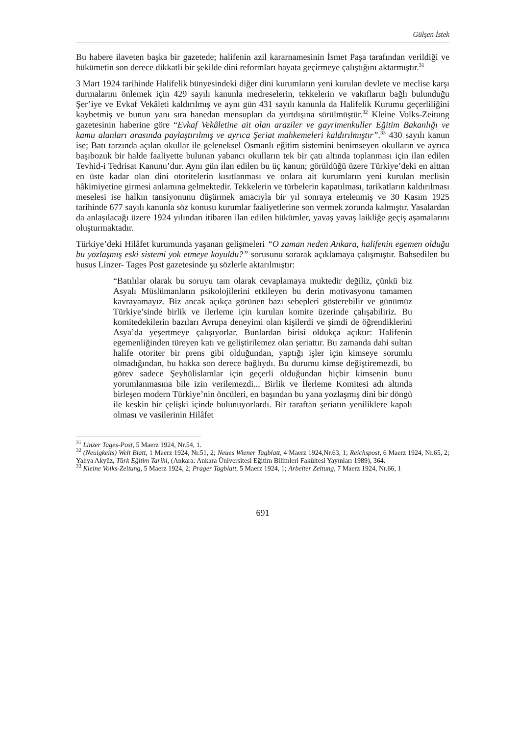Gülşen İstek
Bu habere ilaveten başka bir gazetede; halifenin azil kararnamesinin İsmet Paşa tarafından verildiği ve hükümetin son derece dikkatli bir şekilde dini reformları hayata geçirmeye çalıştığını aktarmıştır.<sup>31</sup>
3 Mart 1924 tarihinde Halifelik bünyesindeki diğer dini kurumların yeni kurulan devlete ve meclise karşı durmalarını önlemek için 429 sayılı kanunla medreselerin, tekkelerin ve vakıfların bağlı bulunduğu Şer’iye ve Evkaf Vekâleti kaldırılmış ve aynı gün 431 sayılı kanunla da Halifelik Kurumu geçerliliğini kaybetmiş ve bunun yanı sıra hanedan mensupları da yurtdışına sürülmüştür.<sup>32</sup> Kleine Volks-Zeitung gazetesinin haberine göre “Evkaf Vekâletine ait olan araziler ve gayrimenkuller Eğitim Bakanlığı ve kamu alanları arasında paylaştırılmış ve ayrıca Şeriat mahkemeleri kaldırılmıştır”.<sup>33</sup> 430 sayılı kanun ise; Batı tarzında açılan okullar ile geleneksel Osmanlı eğitim sistemini benimseyen okulların ve ayrıca başıbozuk bir halde faaliyette bulunan yabancı okulların tek bir çatı altında toplanması için ilan edilen Tevhid-i Tedrisat Kanunu’dur. Aynı gün ilan edilen bu üç kanun; görüldüğü üzere Türkiye’deki en alttan en üste kadar olan dini otoritelerin kısıtlanması ve onlara ait kurumların yeni kurulan meclisin hâkimiyetine girmesi anlamına gelmektedir. Tekkelerin ve türbelerin kapatılması, tarikatların kaldırılması meselesi ise halkın tansiyonunu düşürmek amacıyla bir yıl sonraya ertelenmiş ve 30 Kasım 1925 tarihinde 677 sayılı kanunla söz konusu kurumlar faaliyetlerine son vermek zorunda kalmıştır. Yasalardan da anlaşılacağı üzere 1924 yılından itibaren ilan edilen hükümler, yavaş yavaş laikliğe geçiş aşamalarını oluşturmaktadır.
Türkiye’deki Hilâfet kurumunda yaşanan gelişmeleri “O zaman neden Ankara, halifenin egemen olduğu bu yozlaşmış eski sistemi yok etmeye koyuldu?” sorusunu sorarak açıklamaya çalışmıştır. Bahsedilen bu husus Linzer- Tages Post gazetesinde şu sözlerle aktarılmıştır:
“Batılılar olarak bu soruyu tam olarak cevaplamaya muktedir değiliz, çünkü biz Asyalı Müslümanların psikolojilerini etkileyen bu derin motivasyonu tamamen kavrayamayız. Biz ancak açıkça görünen bazı sebepleri gösterebilir ve günümüz Türkiye’sinde birlik ve ilerleme için kurulan komite üzerinde çalışabiliriz. Bu komitedekilerin bazıları Avrupa deneyimi olan kişilerdi ve şimdi de öğrendiklerini Asya’da yeşertmeye çalışıyorlar. Bunlardan birisi oldukça açıktır: Halifenin egemenliğinden türeyen katı ve geliştirilemez olan şeriattır. Bu zamanda dahi sultan halife otoriter bir prens gibi olduğundan, yaptığı işler için kimseye sorumlu olmadığından, bu hakka son derece bağlıydı. Bu durumu kimse değiştiremezdi, bu görev sadece Şeyhülislamlar için geçerli olduğundan hiçbir kimsenin bunu yorumlanmasına bile izin verilemezdi... Birlik ve İlerleme Komitesi adı altında birleşen modern Türkiye’nin öncüleri, en başından bu yana yozlaşmış dini bir döngü ile keskin bir çelişki içinde bulunuyorlardı. Bir taraftan şeriatın yeniliklere kapalı olması ve vasilerinin Hilâfet
<sup>31</sup> Linzer Tages-Post, 5 Maerz 1924, Nr.54, 1.
<sup>32</sup> (Neuigkeits) Welt Blatt, 1 Maerz 1924, Nr.51, 2; Neues Wiener Tagblatt, 4 Maerz 1924,Nr.63, 1; Reichspost, 6 Maerz 1924, Nr.65, 2; Yahya Akyüz, Türk Eğitim Tarihi, (Ankara: Ankara Üniversitesi Eğitim Bilimleri Fakültesi Yayınları 1989), 364.
<sup>33</sup> Kleine Volks-Zeitung, 5 Maerz 1924, 2; Prager Tagblatt, 5 Maerz 1924, 1; Arbeiter Zeitung, 7 Maerz 1924, Nr.66, 1
691